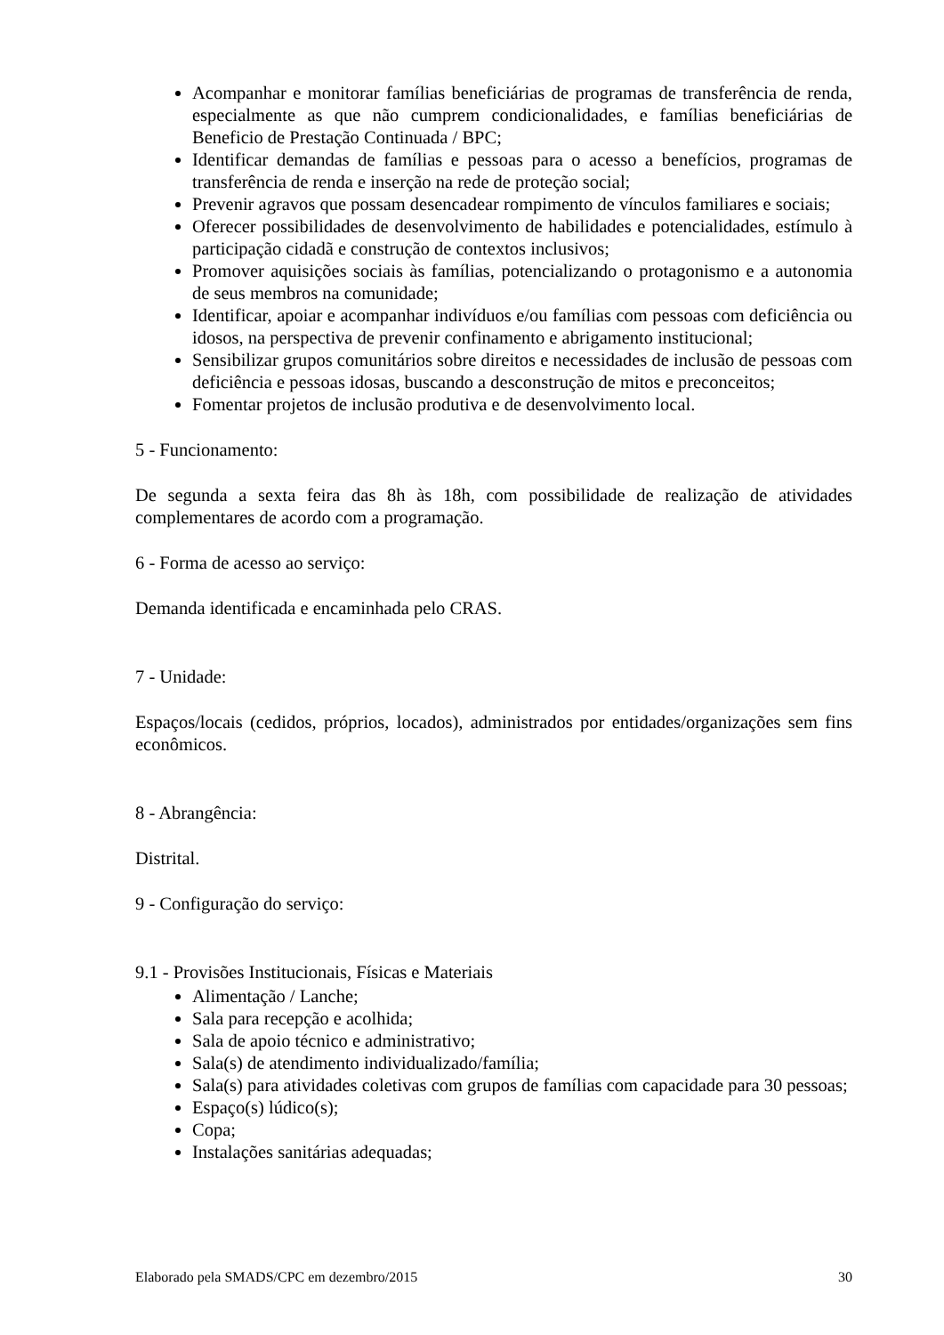Acompanhar e monitorar famílias beneficiárias de programas de transferência de renda, especialmente as que não cumprem condicionalidades, e famílias beneficiárias de Beneficio de Prestação Continuada / BPC;
Identificar demandas de famílias e pessoas para o acesso a benefícios, programas de transferência de renda e inserção na rede de proteção social;
Prevenir agravos que possam desencadear rompimento de vínculos familiares e sociais;
Oferecer possibilidades de desenvolvimento de habilidades e potencialidades, estímulo à participação cidadã e construção de contextos inclusivos;
Promover aquisições sociais às famílias, potencializando o protagonismo e a autonomia de seus membros na comunidade;
Identificar, apoiar e acompanhar indivíduos e/ou famílias com pessoas com deficiência ou idosos, na perspectiva de prevenir confinamento e abrigamento institucional;
Sensibilizar grupos comunitários sobre direitos e necessidades de inclusão de pessoas com deficiência e pessoas idosas, buscando a desconstrução de mitos e preconceitos;
Fomentar projetos de inclusão produtiva e de desenvolvimento local.
5 - Funcionamento:
De segunda a sexta feira das 8h às 18h, com possibilidade de realização de atividades complementares de acordo com a programação.
6 - Forma de acesso ao serviço:
Demanda identificada e encaminhada pelo CRAS.
7 - Unidade:
Espaços/locais (cedidos, próprios, locados), administrados por entidades/organizações sem fins econômicos.
8 - Abrangência:
Distrital.
9 - Configuração do serviço:
9.1 - Provisões Institucionais, Físicas e Materiais
Alimentação / Lanche;
Sala para recepção e acolhida;
Sala de apoio técnico e administrativo;
Sala(s) de atendimento individualizado/família;
Sala(s) para atividades coletivas com grupos de famílias com capacidade para 30 pessoas;
Espaço(s) lúdico(s);
Copa;
Instalações sanitárias adequadas;
Elaborado pela SMADS/CPC em dezembro/2015 30